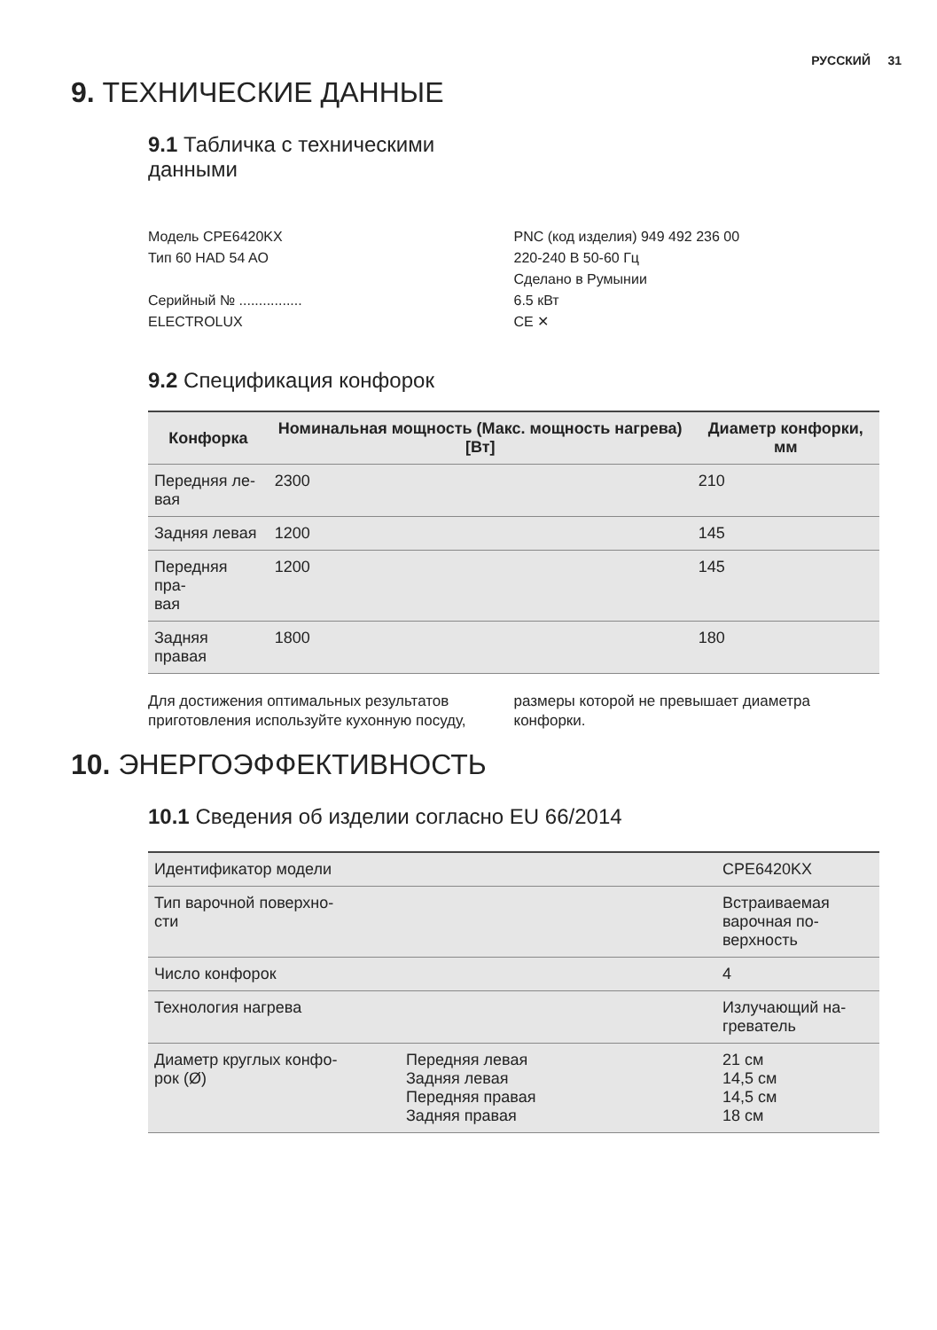РУССКИЙ 31
9. ТЕХНИЧЕСКИЕ ДАННЫЕ
9.1 Табличка с техническими
данными
Модель CPE6420KX
Тип 60 HAD 54 AO
Серийный № ................
ELECTROLUX
PNC (код изделия) 949 492 236 00
220-240 В 50-60 Гц
Сделано в Румынии
6.5 кВт
CE ✕
9.2 Спецификация конфорок
| Конфорка | Номинальная мощность (Макс. мощность нагрева) [Вт] | Диаметр конфорки, мм |
| --- | --- | --- |
| Передняя ле- вая | 2300 | 210 |
| Задняя левая | 1200 | 145 |
| Передняя пра- вая | 1200 | 145 |
| Задняя правая | 1800 | 180 |
Для достижения оптимальных результатов приготовления используйте кухонную посуду,
размеры которой не превышает диаметра конфорки.
10. ЭНЕРГОЭФФЕКТИВНОСТЬ
10.1 Сведения об изделии согласно EU 66/2014
| Идентификатор модели | | CPE6420KX |
| Тип варочной поверхно- сти | | Встраиваемая варочная по- верхность |
| Число конфорок | | 4 |
| Технология нагрева | | Излучающий на- греватель |
| Диаметр круглых конфо- рок (Ø) | Передняя левая Задняя левая Передняя правая Задняя правая | 21 см 14,5 см 14,5 см 18 см |